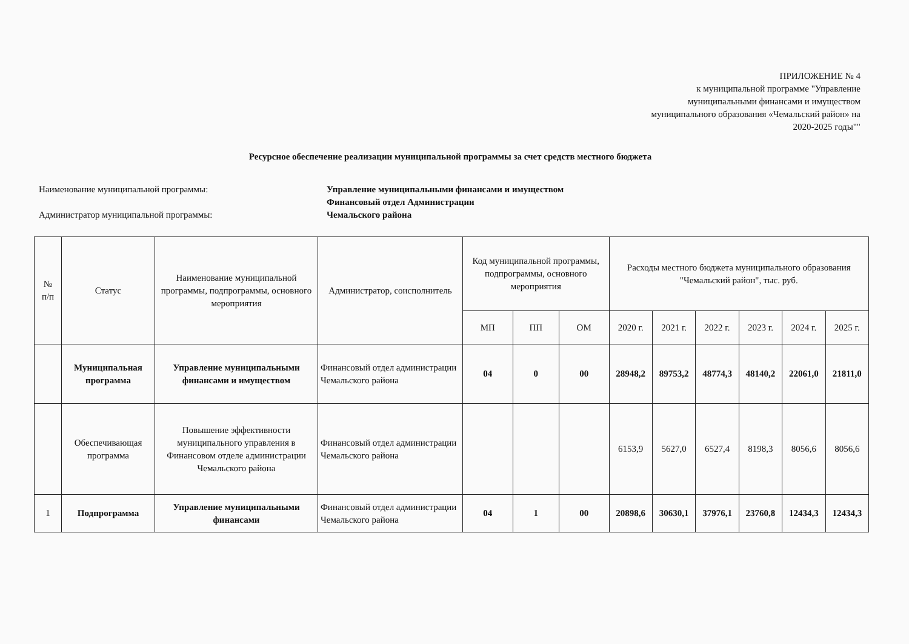ПРИЛОЖЕНИЕ № 4
к муниципальной программе "Управление
муниципальными финансами и имуществом
муниципального образования «Чемальский район» на
2020-2025 годы""
Ресурсное обеспечение реализации муниципальной программы за счет средств местного бюджета
Наименование муниципальной программы:
Управление муниципальными финансами и имуществом
Финансовый отдел Администрации
Администратор муниципальной программы:
Чемальского района
| № п/п | Статус | Наименование муниципальной программы, подпрограммы, основного мероприятия | Администратор, соисполнитель | Код муниципальной программы, подпрограммы, основного мероприятия | | | Расходы местного бюджета муниципального образования "Чемальский район", тыс. руб. | | | | | |
| --- | --- | --- | --- | --- | --- | --- | --- | --- | --- | --- | --- | --- |
| | | | | МП | ПП | ОМ | 2020 г. | 2021 г. | 2022 г. | 2023 г. | 2024 г. | 2025 г. |
| | Муниципальная программа | Управление муниципальными финансами и имуществом | Финансовый отдел администрации Чемальского района | 04 | 0 | 00 | 28948,2 | 89753,2 | 48774,3 | 48140,2 | 22061,0 | 21811,0 |
| | Обеспечивающая программа | Повышение эффективности муниципального управления в Финансовом отделе администрации Чемальского района | Финансовый отдел администрации Чемальского района | | | | 6153,9 | 5627,0 | 6527,4 | 8198,3 | 8056,6 | 8056,6 |
| 1 | Подпрограмма | Управление муниципальными финансами | Финансовый отдел администрации Чемальского района | 04 | 1 | 00 | 20898,6 | 30630,1 | 37976,1 | 23760,8 | 12434,3 | 12434,3 |